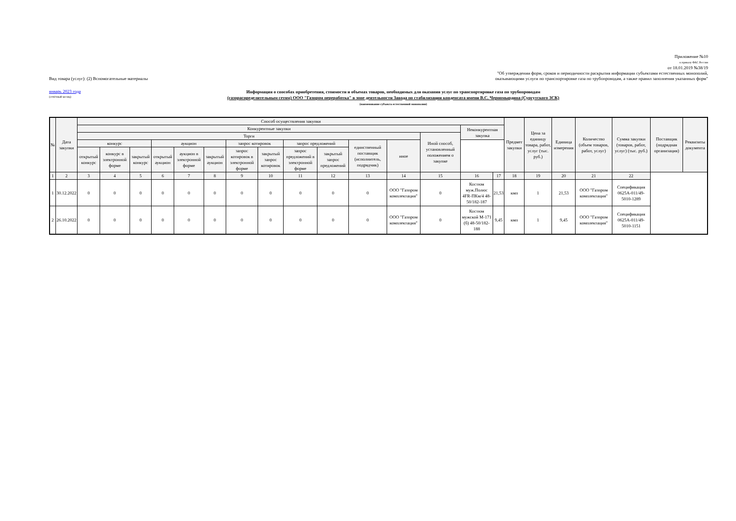Приложение №10
к приказу ФАС России
от 18.01.2019 №38/19
"Об утверждении форм, сроков и периодичности раскрытия информации субъектами естественных монополий,
Вид товара (услуг): (2) Вспомогательные материалы оказывающими услуги по транспортировке газа по трубопроводам, а также правил заполнения указанных форм"
январь 2023 года
(отчётный месяц)
Информация о способах приобретения, стоимости и объемах товаров, необходимых для оказания услуг по транспортировке газа по трубопроводам
(газораспределительным сетям) ООО "Газпром переработка" в зоне деятельности Завода по стабилизации конденсата имени В.С. Черномырдина (Сургутского ЗСК)
(наименование субъекта естественной монополии)
| № | Дата закупки | Способ осуществления закупки | | | | | | | | | | | | | | | Предмет закупки | Цена за единицу товара, работ, услуг (тыс. руб.) | Единица измерения | Количество (объем товаров, работ, услуг) | Сумма закупки (товаров, работ, услуг) (тыс. руб.) | Поставщик (подрядная организация) | Реквизиты документа |
| --- | --- | --- | --- | --- | --- | --- | --- | --- | --- | --- | --- | --- | --- | --- | --- | --- | --- | --- | --- | --- | --- | --- | --- |
| | | Конкурентные закупки | | | | | | | | | | | | | Неконкурентная закупка | | | | | | | | |
| | | Торги | | | | | | | | | | | | Иной способ, установленный положением о закупке | | | | | | | | | |
| | | конкурс | | | аукцион | | | запрос котировок | | запрос предложений | | единственный поставщик (исполнитель, подрядчик) | иное | | | | | | | | | | |
| | | открытый конкурс | конкурс в электронной форме | закрытый конкурс | открытый аукцион | аукцион в электронной форме | закрытый аукцион | запрос котировок в электронной форме | закрытый запрос котировок | запрос предложений в электронной форме | закрытый запрос предложений | | | | | | | | | | | | |
| 1 | 2 | 3 | 4 | 5 | 6 | 7 | 8 | 9 | 10 | 11 | 12 | 13 | 14 | 15 | 16 | 17 | 18 | 19 | 20 | 21 | 22 | | |
| 1 | 30.12.2022 | 0 | 0 | 0 | 0 | 0 | 0 | 0 | 0 | 0 | 0 | 0 | ООО "Газпром комплектация" | 0 | Костюм муж.Полюс 4FR-ПКм/4 48-50/182-187 | 21,53 | кмп | 1 | 21,53 | ООО "Газпром комплектация" | Спецификация 0625А-011/49-5010-1289 | | |
| 2 | 26.10.2022 | 0 | 0 | 0 | 0 | 0 | 0 | 0 | 0 | 0 | 0 | 0 | ООО "Газпром комплектация" | 0 | Костюм мужской М-171 (б) 48-50/182-188 | 9,45 | кмп | 1 | 9,45 | ООО "Газпром комплектация" | Спецификация 0625А-011/49-5010-1151 | | |